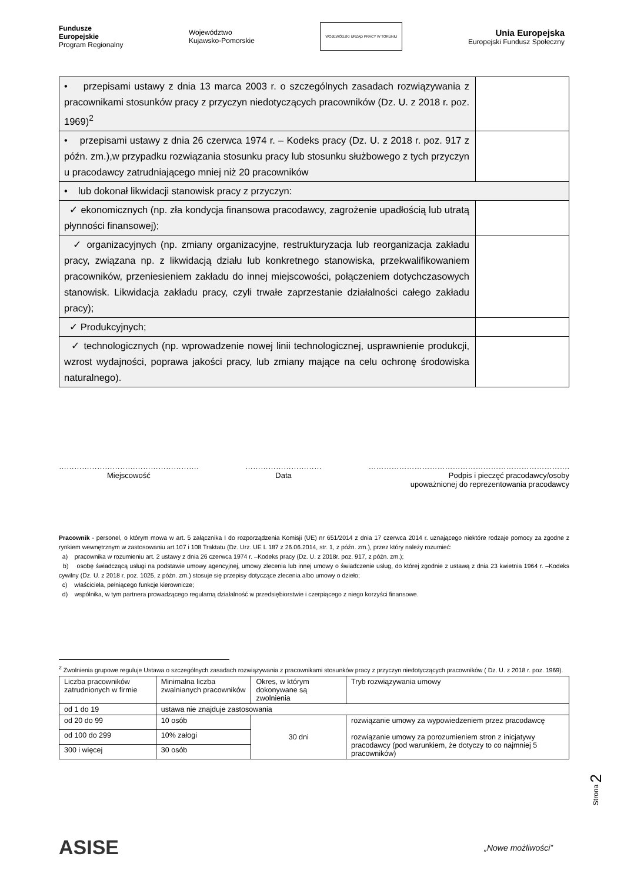Fundusze
Europejskie
Program Regionalny
Województwo
Kujawsko-Pomorskie
WOJEWÓDZKI URZĄD PRACY W TORUNIU
Unia Europejska
Europejski Fundusz Społeczny
| • przepisami ustawy z dnia 13 marca 2003 r. o szczególnych zasadach rozwiązywania z pracownikami stosunków pracy z przyczyn niedotyczących pracowników (Dz. U. z 2018 r. poz. 1969)<sup>2</sup> | |
| • przepisami ustawy z dnia 26 czerwca 1974 r. – Kodeks pracy (Dz. U. z 2018 r. poz. 917 z późn. zm.),w przypadku rozwiązania stosunku pracy lub stosunku służbowego z tych przyczyn u pracodawcy zatrudniającego mniej niż 20 pracowników | |
| • lub dokonał likwidacji stanowisk pracy z przyczyn: | |
| ✓ ekonomicznych (np. zła kondycja finansowa pracodawcy, zagrożenie upadłością lub utratą płynności finansowej); | |
| ✓ organizacyjnych (np. zmiany organizacyjne, restrukturyzacja lub reorganizacja zakładu pracy, związana np. z likwidacją działu lub konkretnego stanowiska, przekwalifikowaniem pracowników, przeniesieniem zakładu do innej miejscowości, połączeniem dotychczasowych stanowisk. Likwidacja zakładu pracy, czyli trwałe zaprzestanie działalności całego zakładu pracy); | |
| ✓ Produkcyjnych; | |
| ✓ technologicznych (np. wprowadzenie nowej linii technologicznej, usprawnienie produkcji, wzrost wydajności, poprawa jakości pracy, lub zmiany mające na celu ochronę środowiska naturalnego). | |
……………………………………………….
Miejscowość
…………………………
Data
…………………………………………………………………….
Podpis i pieczęć pracodawcy/osoby
upoważnionej do reprezentowania pracodawcy
Pracownik - personel, o którym mowa w art. 5 załącznika I do rozporządzenia Komisji (UE) nr 651/2014 z dnia 17 czerwca 2014 r. uznającego niektóre rodzaje pomocy za zgodne z rynkiem wewnętrznym w zastosowaniu art.107 i 108 Traktatu (Dz. Urz. UE L 187 z 26.06.2014, str. 1, z późn. zm.), przez który należy rozumieć:
a) pracownika w rozumieniu art. 2 ustawy z dnia 26 czerwca 1974 r. –Kodeks pracy (Dz. U. z 2018r. poz. 917, z późn. zm.);
b) osobę świadczącą usługi na podstawie umowy agencyjnej, umowy zlecenia lub innej umowy o świadczenie usług, do której zgodnie z ustawą z dnia 23 kwietnia 1964 r. –Kodeks cywilny (Dz. U. z 2018 r. poz. 1025, z późn. zm.) stosuje się przepisy dotyczące zlecenia albo umowy o dzieło;
c) właściciela, pełniącego funkcje kierownicze;
d) wspólnika, w tym partnera prowadzącego regularną działalność w przedsiębiorstwie i czerpiącego z niego korzyści finansowe.
<sup>2</sup> Zwolnienia grupowe reguluje Ustawa o szczególnych zasadach rozwiązywania z pracownikami stosunków pracy z przyczyn niedotyczących pracowników ( Dz. U. z 2018 r. poz. 1969).
| Liczba pracowników zatrudnionych w firmie | Minimalna liczba zwalnianych pracowników | Okres, w którym dokonywane są zwolnienia | Tryb rozwiązywania umowy |
| od 1 do 19 | ustawa nie znajduje zastosowania | | |
| od 20 do 99 | 10 osób | 30 dni | rozwiązanie umowy za wypowiedzeniem przez pracodawcę rozwiązanie umowy za porozumieniem stron z inicjatywy pracodawcy (pod warunkiem, że dotyczy to co najmniej 5 pracowników) |
| od 100 do 299 | 10% załogi | | |
| 300 i więcej | 30 osób | | |
Strona 2
ASISE
„Nowe możliwości”